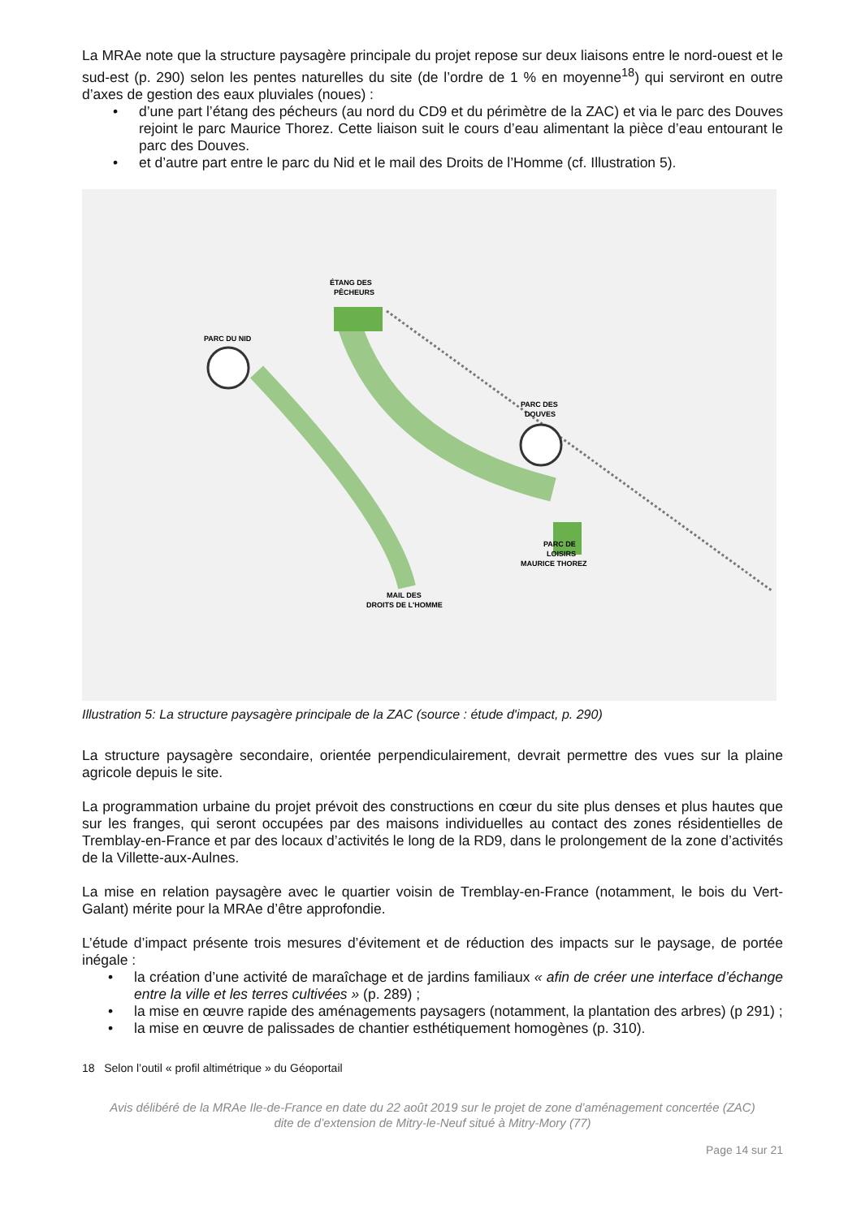La MRAe note que la structure paysagère principale du projet repose sur deux liaisons entre le nord-ouest et le sud-est (p. 290) selon les pentes naturelles du site (de l’ordre de 1 % en moyenne<sup>18</sup>) qui serviront en outre d’axes de gestion des eaux pluviales (noues) :
• d’une part l’étang des pécheurs (au nord du CD9 et du périmètre de la ZAC) et via le parc des Douves rejoint le parc Maurice Thorez. Cette liaison suit le cours d’eau alimentant la pièce d’eau entourant le parc des Douves.
• et d’autre part entre le parc du Nid et le mail des Droits de l’Homme (cf. Illustration 5).
PARC DU NID
ÉTANG DES
PÊCHEURS
PARC DES
DOUVES
PARC DE
LOISIRS
MAURICE THOREZ
MAIL DES
DROITS DE L'HOMME
Illustration 5: La structure paysagère principale de la ZAC (source : étude d'impact, p. 290)
La structure paysagère secondaire, orientée perpendiculairement, devrait permettre des vues sur la plaine agricole depuis le site.
La programmation urbaine du projet prévoit des constructions en cœur du site plus denses et plus hautes que sur les franges, qui seront occupées par des maisons individuelles au contact des zones résidentielles de Tremblay-en-France et par des locaux d’activités le long de la RD9, dans le prolongement de la zone d’activités de la Villette-aux-Aulnes.
La mise en relation paysagère avec le quartier voisin de Tremblay-en-France (notamment, le bois du Vert-Galant) mérite pour la MRAe d’être approfondie.
L’étude d’impact présente trois mesures d’évitement et de réduction des impacts sur le paysage, de portée inégale :
• la création d’une activité de maraîchage et de jardins familiaux « afin de créer une interface d’échange entre la ville et les terres cultivées » (p. 289) ;
• la mise en œuvre rapide des aménagements paysagers (notamment, la plantation des arbres) (p 291) ;
• la mise en œuvre de palissades de chantier esthétiquement homogènes (p. 310).
18 Selon l’outil « profil altimétrique » du Géoportail
Avis délibéré de la MRAe Ile-de-France en date du 22 août 2019 sur le projet de zone d’aménagement concertée (ZAC)
dite de d’extension de Mitry-le-Neuf situé à Mitry-Mory (77)
Page 14 sur 21